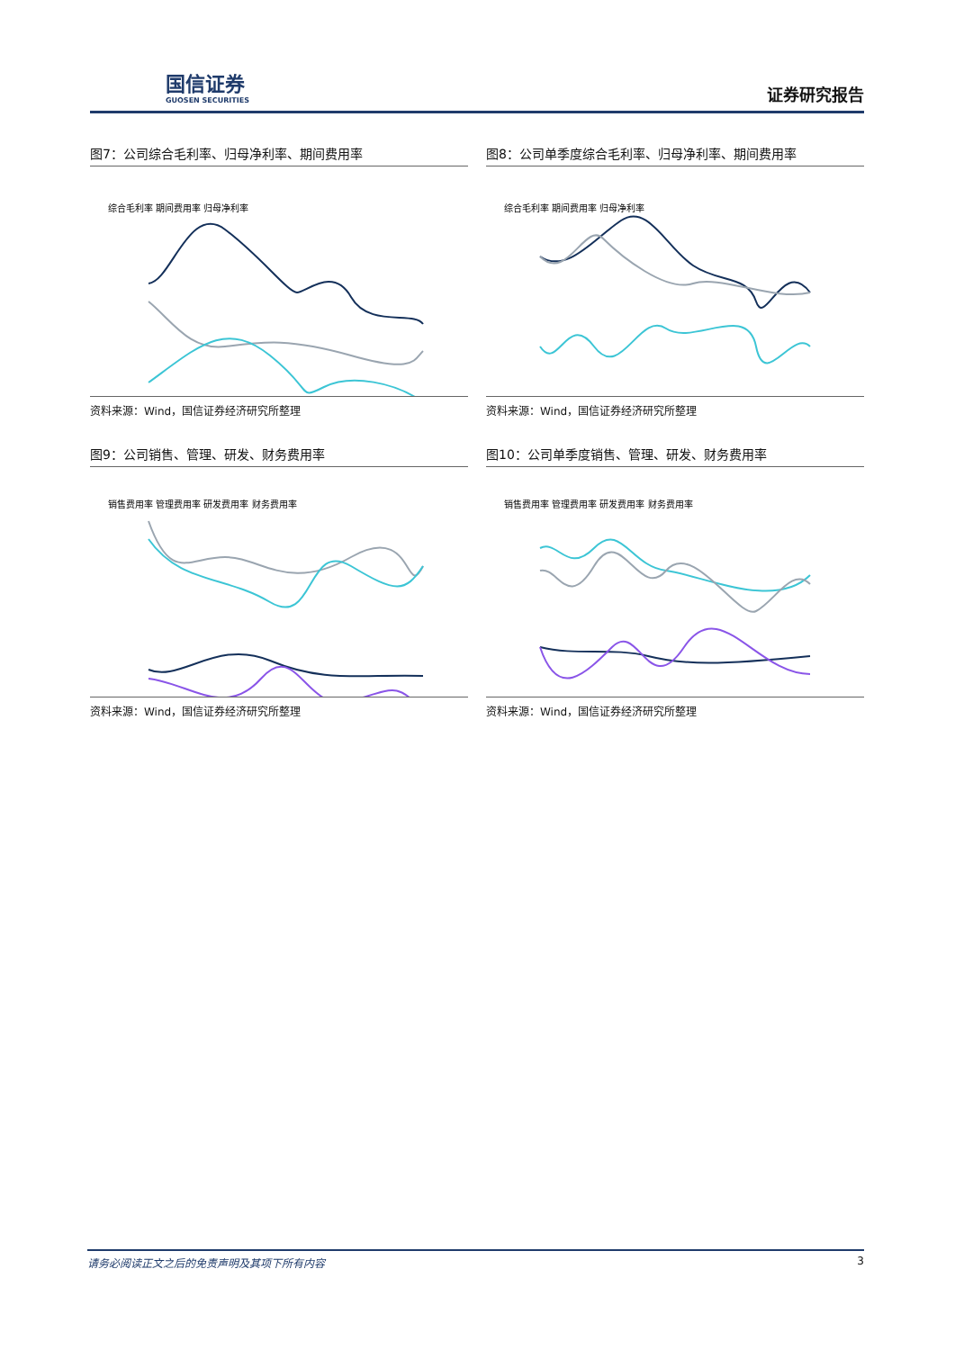国信证券
GUOSEN SECURITIES
证券研究报告
图7：公司综合毛利率、归母净利率、期间费用率
综合毛利率 期间费用率 归母净利率
资料来源：Wind，国信证券经济研究所整理
图8：公司单季度综合毛利率、归母净利率、期间费用率
综合毛利率 期间费用率 归母净利率
资料来源：Wind，国信证券经济研究所整理
图9：公司销售、管理、研发、财务费用率
销售费用率 管理费用率 研发费用率 财务费用率
资料来源：Wind，国信证券经济研究所整理
图10：公司单季度销售、管理、研发、财务费用率
销售费用率 管理费用率 研发费用率 财务费用率
资料来源：Wind，国信证券经济研究所整理
请务必阅读正文之后的免责声明及其项下所有内容 3